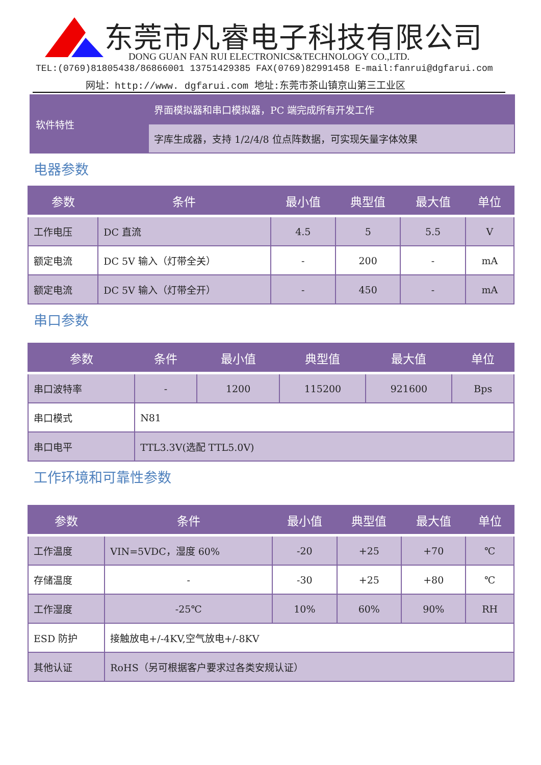东莞市凡睿电子科技有限公司
DONG GUAN FAN RUI ELECTRONICS&TECHNOLOGY CO.,LTD.
TEL:(0769)81805438/86866001 13751429385 FAX(0769)82991458 E-mail:fanrui@dgfarui.com
网址：http://www. dgfarui.com 地址:东莞市茶山镇京山第三工业区
| 软件特性 | 界面模拟器和串口模拟器，PC 端完成所有开发工作 |
| | 字库生成器，支持 1/2/4/8 位点阵数据，可实现矢量字体效果 |
电器参数
| 参数 | 条件 | 最小值 | 典型值 | 最大值 | 单位 |
| --- | --- | --- | --- | --- | --- |
| 工作电压 | DC 直流 | 4.5 | 5 | 5.5 | V |
| 额定电流 | DC 5V 输入（灯带全关） | - | 200 | - | mA |
| 额定电流 | DC 5V 输入（灯带全开） | - | 450 | - | mA |
串口参数
| 参数 | 条件 | 最小值 | 典型值 | 最大值 | 单位 |
| --- | --- | --- | --- | --- | --- |
| 串口波特率 | - | 1200 | 115200 | 921600 | Bps |
| 串口模式 | N81 | | | | |
| 串口电平 | TTL3.3V(选配 TTL5.0V) | | | | |
工作环境和可靠性参数
| 参数 | 条件 | 最小值 | 典型值 | 最大值 | 单位 |
| --- | --- | --- | --- | --- | --- |
| 工作温度 | VIN=5VDC，湿度 60% | -20 | +25 | +70 | ℃ |
| 存储温度 | - | -30 | +25 | +80 | ℃ |
| 工作湿度 | -25℃ | 10% | 60% | 90% | RH |
| ESD 防护 | 接触放电+/-4KV,空气放电+/-8KV | | | | |
| 其他认证 | RoHS（另可根据客户要求过各类安规认证） | | | | |